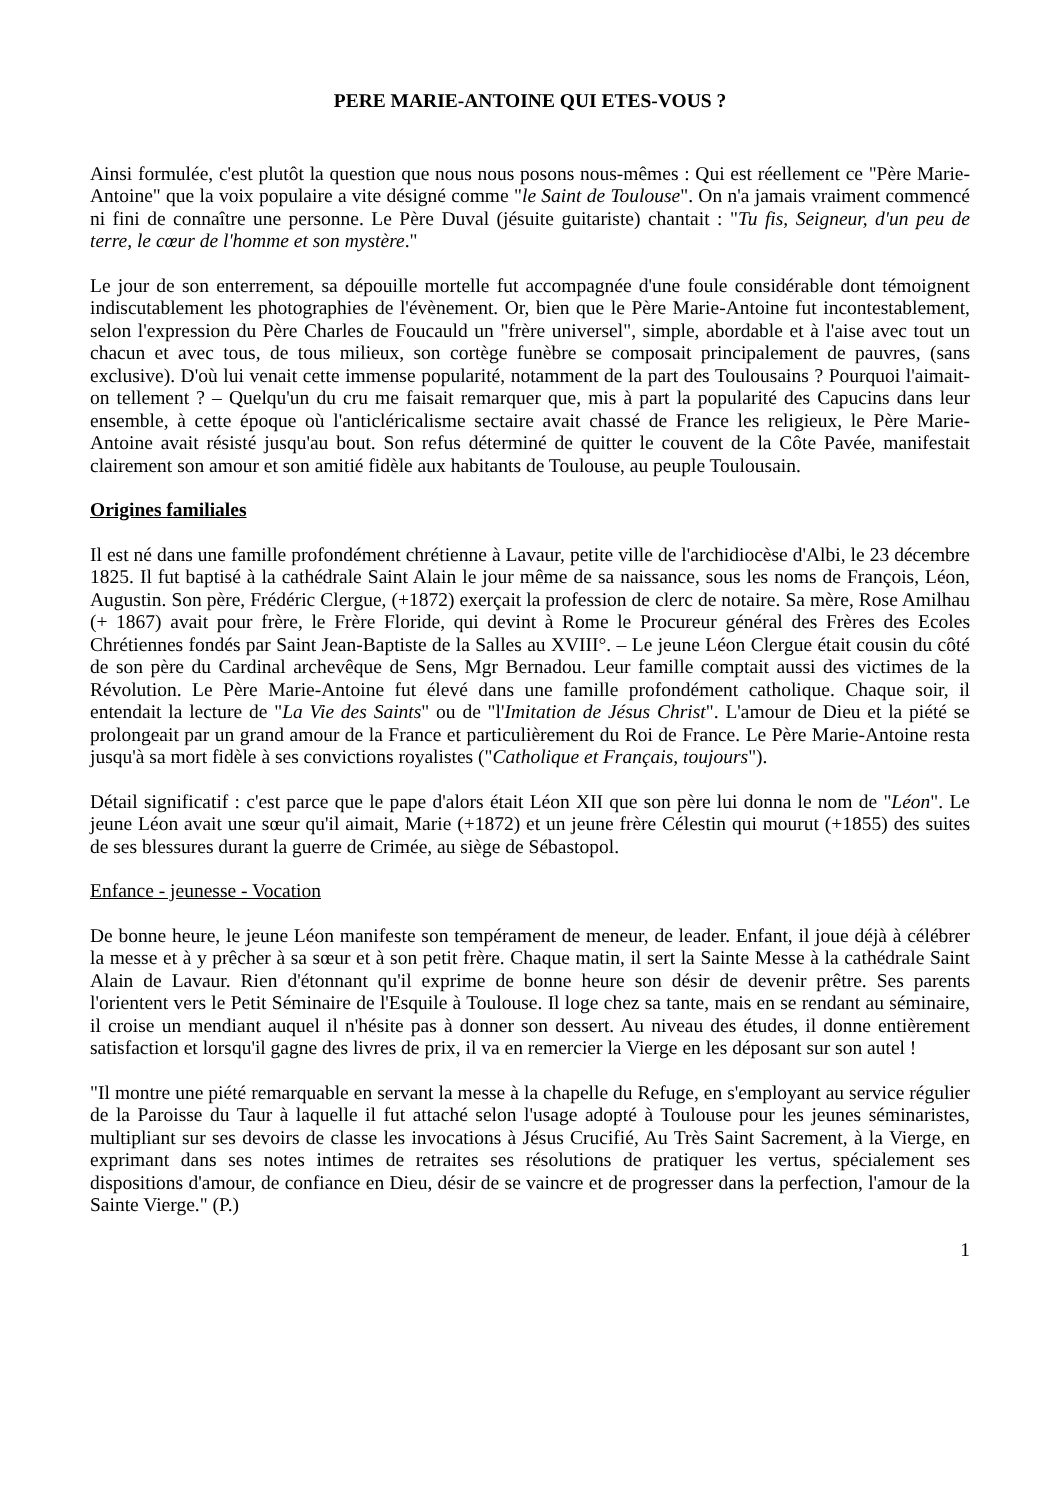PERE MARIE-ANTOINE QUI ETES-VOUS ?
Ainsi formulée, c'est plutôt la question que nous nous posons nous-mêmes : Qui est réellement ce "Père Marie-Antoine" que la voix populaire a vite désigné comme "le Saint de Toulouse". On n'a jamais vraiment commencé ni fini de connaître une personne. Le Père Duval (jésuite guitariste) chantait : "Tu fis, Seigneur, d'un peu de terre, le cœur de l'homme et son mystère."
Le jour de son enterrement, sa dépouille mortelle fut accompagnée d'une foule considérable dont témoignent indiscutablement les photographies de l'évènement. Or, bien que le Père Marie-Antoine fut incontestablement, selon l'expression du Père Charles de Foucauld un "frère universel", simple, abordable et à l'aise avec tout un chacun et avec tous, de tous milieux, son cortège funèbre se composait principalement de pauvres, (sans exclusive). D'où lui venait cette immense popularité, notamment de la part des Toulousains ? Pourquoi l'aimait-on tellement ? – Quelqu'un du cru me faisait remarquer que, mis à part la popularité des Capucins dans leur ensemble, à cette époque où l'anticléricalisme sectaire avait chassé de France les religieux, le Père Marie-Antoine avait résisté jusqu'au bout. Son refus déterminé de quitter le couvent de la Côte Pavée, manifestait clairement son amour et son amitié fidèle aux habitants de Toulouse, au peuple Toulousain.
Origines familiales
Il est né dans une famille profondément chrétienne à Lavaur, petite ville de l'archidiocèse d'Albi, le 23 décembre 1825. Il fut baptisé à la cathédrale Saint Alain le jour même de sa naissance, sous les noms de François, Léon, Augustin. Son père, Frédéric Clergue, (+1872) exerçait la profession de clerc de notaire. Sa mère, Rose Amilhau (+ 1867) avait pour frère, le Frère Floride, qui devint à Rome le Procureur général des Frères des Ecoles Chrétiennes fondés par Saint Jean-Baptiste de la Salles au XVIII°. – Le jeune Léon Clergue était cousin du côté de son père du Cardinal archevêque de Sens, Mgr Bernadou. Leur famille comptait aussi des victimes de la Révolution. Le Père Marie-Antoine fut élevé dans une famille profondément catholique. Chaque soir, il entendait la lecture de "La Vie des Saints" ou de "l'Imitation de Jésus Christ". L'amour de Dieu et la piété se prolongeait par un grand amour de la France et particulièrement du Roi de France. Le Père Marie-Antoine resta jusqu'à sa mort fidèle à ses convictions royalistes ("Catholique et Français, toujours").
Détail significatif : c'est parce que le pape d'alors était Léon XII que son père lui donna le nom de "Léon". Le jeune Léon avait une sœur qu'il aimait, Marie (+1872) et un jeune frère Célestin qui mourut (+1855) des suites de ses blessures durant la guerre de Crimée, au siège de Sébastopol.
Enfance - jeunesse - Vocation
De bonne heure, le jeune Léon manifeste son tempérament de meneur, de leader. Enfant, il joue déjà à célébrer la messe et à y prêcher à sa sœur et à son petit frère. Chaque matin, il sert la Sainte Messe à la cathédrale Saint Alain de Lavaur. Rien d'étonnant qu'il exprime de bonne heure son désir de devenir prêtre. Ses parents l'orientent vers le Petit Séminaire de l'Esquile à Toulouse. Il loge chez sa tante, mais en se rendant au séminaire, il croise un mendiant auquel il n'hésite pas à donner son dessert. Au niveau des études, il donne entièrement satisfaction et lorsqu'il gagne des livres de prix, il va en remercier la Vierge en les déposant sur son autel !
"Il montre une piété remarquable en servant la messe à la chapelle du Refuge, en s'employant au service régulier de la Paroisse du Taur à laquelle il fut attaché selon l'usage adopté à Toulouse pour les jeunes séminaristes, multipliant sur ses devoirs de classe les invocations à Jésus Crucifié, Au Très Saint Sacrement, à la Vierge, en exprimant dans ses notes intimes de retraites ses résolutions de pratiquer les vertus, spécialement ses dispositions d'amour, de confiance en Dieu, désir de se vaincre et de progresser dans la perfection, l'amour de la Sainte Vierge." (P.)
1